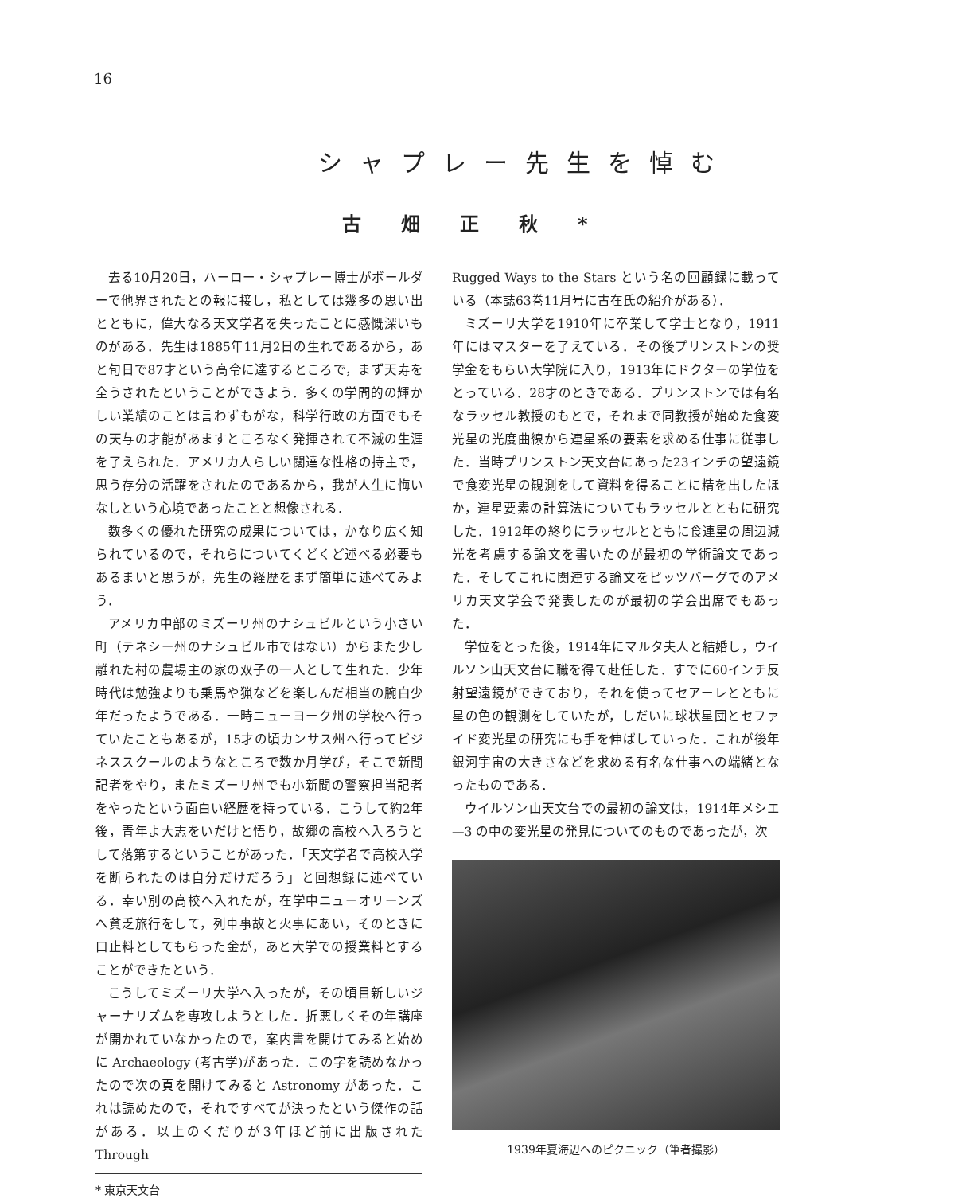16
シャプレー先生を悼む
古畑正秋*
去る10月20日，ハーロー・シャプレー博士がボールダーで他界されたとの報に接し，私としては幾多の思い出とともに，偉大なる天文学者を失ったことに感慨深いものがある．先生は1885年11月2日の生れであるから，あと旬日で87才という高令に達するところで，まず天寿を全うされたということができよう．多くの学問的の輝かしい業績のことは言わずもがな，科学行政の方面でもその天与の才能があますところなく発揮されて不滅の生涯を了えられた．アメリカ人らしい闊達な性格の持主で，思う存分の活躍をされたのであるから，我が人生に悔いなしという心境であったことと想像される．
数多くの優れた研究の成果については，かなり広く知られているので，それらについてくどくど述べる必要もあるまいと思うが，先生の経歴をまず簡単に述べてみよう．
アメリカ中部のミズーリ州のナシュビルという小さい町（テネシー州のナシュビル市ではない）からまた少し離れた村の農場主の家の双子の一人として生れた．少年時代は勉強よりも乗馬や猟などを楽しんだ相当の腕白少年だったようである．一時ニューヨーク州の学校へ行っていたこともあるが，15才の頃カンサス州へ行ってビジネススクールのようなところで数か月学び，そこで新聞記者をやり，またミズーリ州でも小新聞の警察担当記者をやったという面白い経歴を持っている．こうして約2年後，青年よ大志をいだけと悟り，故郷の高校へ入ろうとして落第するということがあった．「天文学者で高校入学を断られたのは自分だけだろう」と回想録に述べている．幸い別の高校へ入れたが，在学中ニューオリーンズへ貧乏旅行をして，列車事故と火事にあい，そのときに口止料としてもらった金が，あと大学での授業料とすることができたという．
こうしてミズーリ大学へ入ったが，その頃目新しいジャーナリズムを専攻しようとした．折悪しくその年講座が開かれていなかったので，案内書を開けてみると始めに Archaeology (考古学)があった．この字を読めなかったので次の頁を開けてみると Astronomy があった．これは読めたので，それですべてが決ったという傑作の話がある．以上のくだりが3年ほど前に出版された Through
* 東京天文台
Rugged Ways to the Stars という名の回顧録に載っている（本誌63巻11月号に古在氏の紹介がある）．
ミズーリ大学を1910年に卒業して学士となり，1911年にはマスターを了えている．その後プリンストンの奨学金をもらい大学院に入り，1913年にドクターの学位をとっている．28才のときである．プリンストンでは有名なラッセル教授のもとで，それまで同教授が始めた食変光星の光度曲線から連星系の要素を求める仕事に従事した．当時プリンストン天文台にあった23インチの望遠鏡で食変光星の観測をして資料を得ることに精を出したほか，連星要素の計算法についてもラッセルとともに研究した．1912年の終りにラッセルとともに食連星の周辺減光を考慮する論文を書いたのが最初の学術論文であった．そしてこれに関連する論文をピッツバーグでのアメリカ天文学会で発表したのが最初の学会出席でもあった．
学位をとった後，1914年にマルタ夫人と結婚し，ウイルソン山天文台に職を得て赴任した．すでに60インチ反射望遠鏡ができており，それを使ってセアーレとともに星の色の観測をしていたが，しだいに球状星団とセファイド変光星の研究にも手を伸ばしていった．これが後年銀河宇宙の大きさなどを求める有名な仕事への端緒となったものである．
ウイルソン山天文台での最初の論文は，1914年メシエ—3 の中の変光星の発見についてのものであったが，次
1939年夏海辺へのピクニック（筆者撮影）